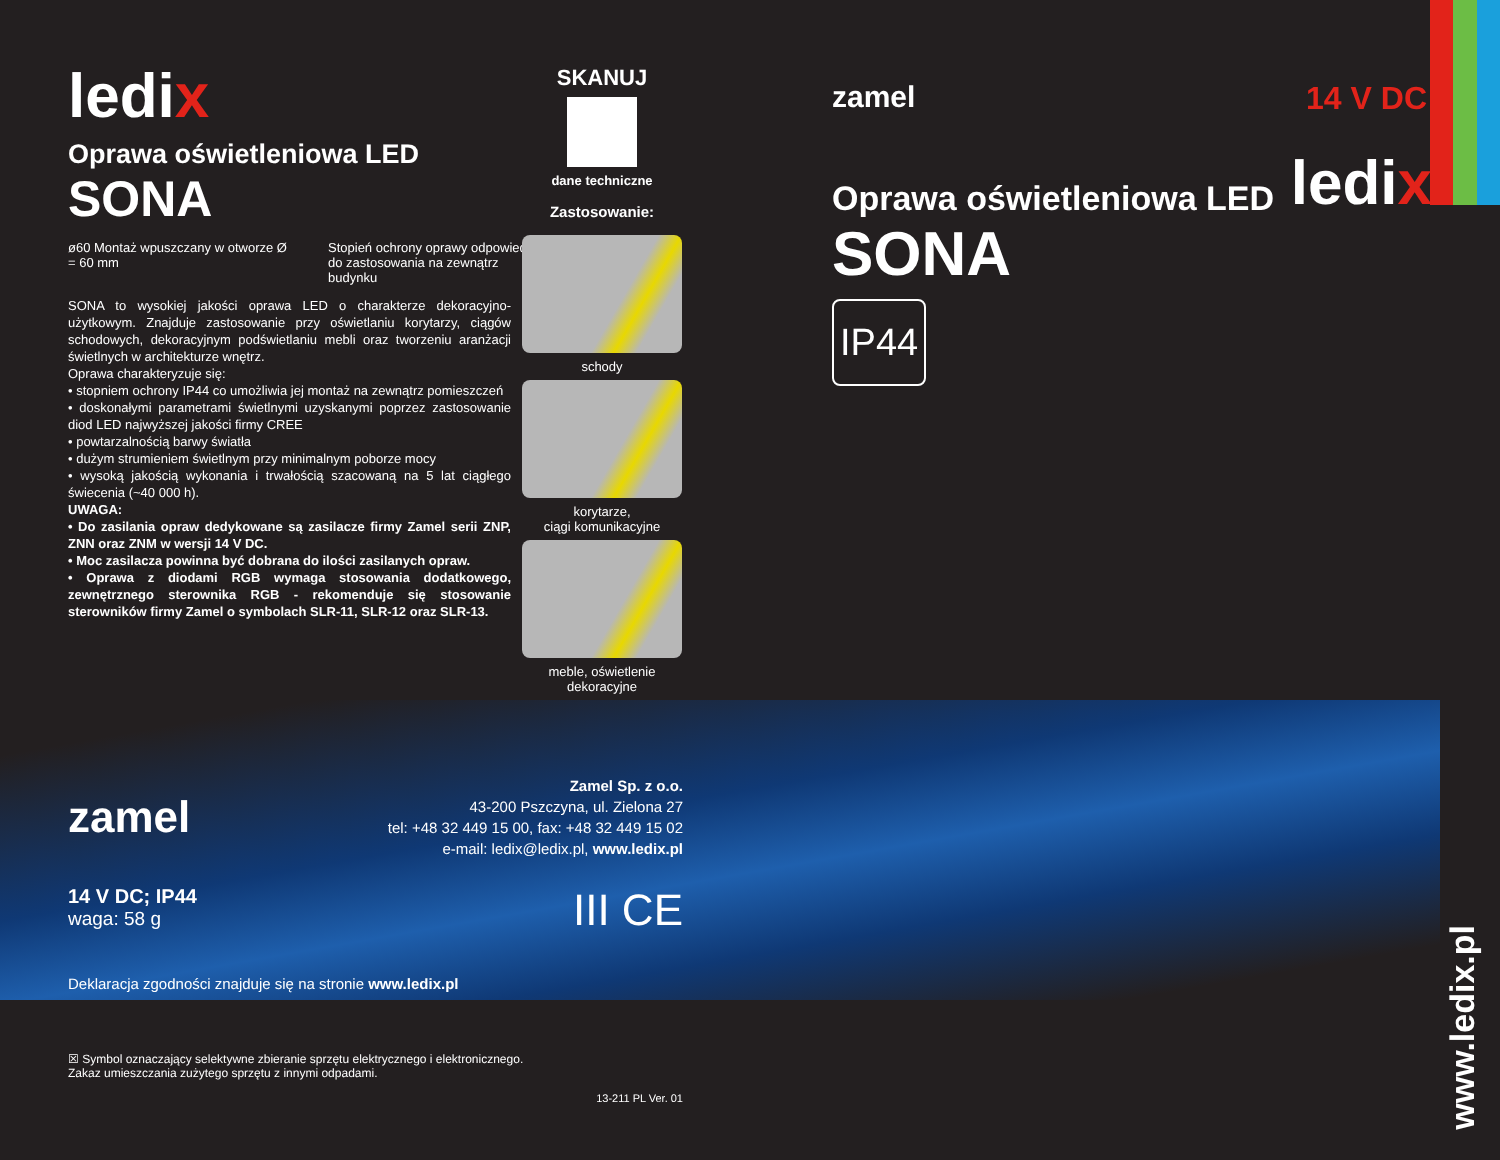ledix
Oprawa oświetleniowa LED
SONA
ø60 Montaż wpuszczany w otworze Ø = 60 mm
Stopień ochrony oprawy odpowiedni do zastosowania na zewnątrz budynku
SONA to wysokiej jakości oprawa LED o charakterze dekoracyjno-użytkowym. Znajduje zastosowanie przy oświetlaniu korytarzy, ciągów schodowych, dekoracyjnym podświetlaniu mebli oraz tworzeniu aranżacji świetlnych w architekturze wnętrz.
Oprawa charakteryzuje się:
• stopniem ochrony IP44 co umożliwia jej montaż na zewnątrz pomieszczeń
• doskonałymi parametrami świetlnymi uzyskanymi poprzez zastosowanie diod LED najwyższej jakości firmy CREE
• powtarzalnością barwy światła
• dużym strumieniem świetlnym przy minimalnym poborze mocy
• wysoką jakością wykonania i trwałością szacowaną na 5 lat ciągłego świecenia (~40 000 h).
UWAGA:
• Do zasilania opraw dedykowane są zasilacze firmy Zamel serii ZNP, ZNN oraz ZNM w wersji 14 V DC.
• Moc zasilacza powinna być dobrana do ilości zasilanych opraw.
• Oprawa z diodami RGB wymaga stosowania dodatkowego, zewnętrznego sterownika RGB - rekomenduje się stosowanie sterowników firmy Zamel o symbolach SLR-11, SLR-12 oraz SLR-13.
SKANUJ
dane techniczne
Zastosowanie:
schody
korytarze,
ciągi komunikacyjne
meble, oświetlenie
dekoracyjne
zamel
Zamel Sp. z o.o.
43-200 Pszczyna, ul. Zielona 27
tel: +48 32 449 15 00, fax: +48 32 449 15 02
e-mail: ledix@ledix.pl, www.ledix.pl
14 V DC; IP44
waga: 58 g
III CE
Deklaracja zgodności znajduje się na stronie www.ledix.pl
☒ Symbol oznaczający selektywne zbieranie sprzętu elektrycznego i elektronicznego.
Zakaz umieszczania zużytego sprzętu z innymi odpadami.
13-211 PL Ver. 01
zamel 14 V DC
Oprawa oświetleniowa LED ledix
SONA
IP44
www.ledix.pl